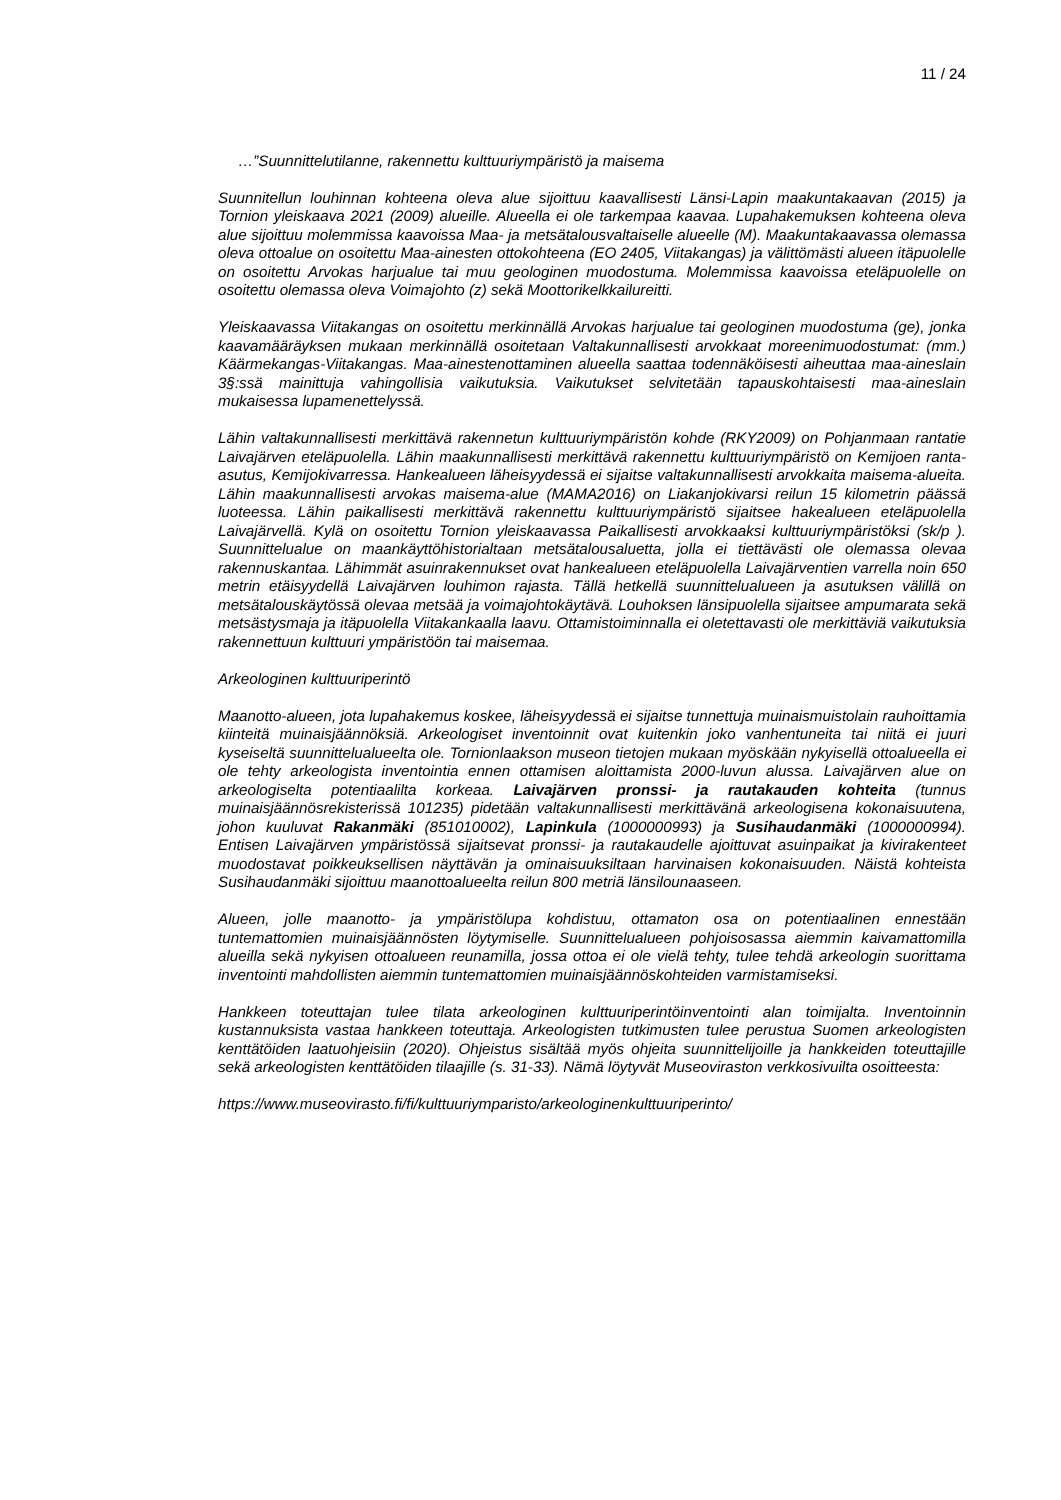11 / 24
…”Suunnittelutilanne, rakennettu kulttuuriympäristö ja maisema
Suunnitellun louhinnan kohteena oleva alue sijoittuu kaavallisesti Länsi-Lapin maakuntakaavan (2015) ja Tornion yleiskaava 2021 (2009) alueille. Alueella ei ole tarkempaa kaavaa. Lupahakemuksen kohteena oleva alue sijoittuu molemmissa kaavoissa Maa- ja metsätalousvaltaiselle alueelle (M). Maakuntakaavassa olemassa oleva ottoalue on osoitettu Maa-ainesten ottokohteena (EO 2405, Viitakangas) ja välittömästi alueen itäpuolelle on osoitettu Arvokas harjualue tai muu geologinen muodostuma. Molemmissa kaavoissa eteläpuolelle on osoitettu olemassa oleva Voimajohto (z) sekä Moottorikelkkailureitti.
Yleiskaavassa Viitakangas on osoitettu merkinnällä Arvokas harjualue tai geologinen muodostuma (ge), jonka kaavamääräyksen mukaan merkinnällä osoitetaan Valtakunnallisesti arvokkaat moreenimuodostumat: (mm.) Käärmekangas-Viitakangas. Maa-ainestenottaminen alueella saattaa todennäköisesti aiheuttaa maa-aineslain 3§:ssä mainittuja vahingollisia vaikutuksia. Vaikutukset selvitetään tapauskohtaisesti maa-aineslain mukaisessa lupamenettelyssä.
Lähin valtakunnallisesti merkittävä rakennetun kulttuuriympäristön kohde (RKY2009) on Pohjanmaan rantatie Laivajärven eteläpuolella. Lähin maakunnallisesti merkittävä rakennettu kulttuuriympäristö on Kemijoen ranta-asutus, Kemijokivarressa. Hankealueen läheisyydessä ei sijaitse valtakunnallisesti arvokkaita maisema-alueita. Lähin maakunnallisesti arvokas maisema-alue (MAMA2016) on Liakanjokivarsi reilun 15 kilometrin päässä luoteessa. Lähin paikallisesti merkittävä rakennettu kulttuuriympäristö sijaitsee hakealueen eteläpuolella Laivajärvellä. Kylä on osoitettu Tornion yleiskaavassa Paikallisesti arvokkaaksi kulttuuriympäristöksi (sk/p ). Suunnittelualue on maankäyttöhistorialtaan metsätalousaluetta, jolla ei tiettävästi ole olemassa olevaa rakennuskantaa. Lähimmät asuinrakennukset ovat hankealueen eteläpuolella Laivajärventien varrella noin 650 metrin etäisyydellä Laivajärven louhimon rajasta. Tällä hetkellä suunnittelualueen ja asutuksen välillä on metsätalouskäytössä olevaa metsää ja voimajohtokäytävä. Louhoksen länsipuolella sijaitsee ampumarata sekä metsästysmaja ja itäpuolella Viitakankaalla laavu. Ottamistoiminnalla ei oletettavasti ole merkittäviä vaikutuksia rakennettuun kulttuuri ympäristöön tai maisemaa.
Arkeologinen kulttuuriperintö
Maanotto-alueen, jota lupahakemus koskee, läheisyydessä ei sijaitse tunnettuja muinaismuistolain rauhoittamia kiinteitä muinaisjäännöksiä. Arkeologiset inventoinnit ovat kuitenkin joko vanhentuneita tai niitä ei juuri kyseiseltä suunnittelualueelta ole. Tornionlaakson museon tietojen mukaan myöskään nykyisellä ottoalueella ei ole tehty arkeologista inventointia ennen ottamisen aloittamista 2000-luvun alussa. Laivajärven alue on arkeologiselta potentiaalilta korkeaa. Laivajärven pronssi- ja rautakauden kohteita (tunnus muinaisjäännösrekisterissä 101235) pidetään valtakunnallisesti merkittävänä arkeologisena kokonaisuutena, johon kuuluvat Rakanmäki (851010002), Lapinkula (1000000993) ja Susihaudanmäki (1000000994). Entisen Laivajärven ympäristössä sijaitsevat pronssi- ja rautakaudelle ajoittuvat asuinpaikat ja kivirakenteet muodostavat poikkeuksellisen näyttävän ja ominaisuuksiltaan harvinaisen kokonaisuuden. Näistä kohteista Susihaudanmäki sijoittuu maanottoalueelta reilun 800 metriä länsilounaaseen.
Alueen, jolle maanotto- ja ympäristölupa kohdistuu, ottamaton osa on potentiaalinen ennestään tuntemattomien muinaisjäännösten löytymiselle. Suunnittelualueen pohjoisosassa aiemmin kaivamattomilla alueilla sekä nykyisen ottoalueen reunamilla, jossa ottoa ei ole vielä tehty, tulee tehdä arkeologin suorittama inventointi mahdollisten aiemmin tuntemattomien muinaisjäännöskohteiden varmistamiseksi.
Hankkeen toteuttajan tulee tilata arkeologinen kulttuuriperintöinventointi alan toimijalta. Inventoinnin kustannuksista vastaa hankkeen toteuttaja. Arkeologisten tutkimusten tulee perustua Suomen arkeologisten kenttätöiden laatuohjeisiin (2020). Ohjeistus sisältää myös ohjeita suunnittelijoille ja hankkeiden toteuttajille sekä arkeologisten kenttätöiden tilaajille (s. 31-33). Nämä löytyvät Museoviraston verkkosivuilta osoitteesta:
https://www.museovirasto.fi/fi/kulttuuriymparisto/arkeologinenkulttuuriperinto/